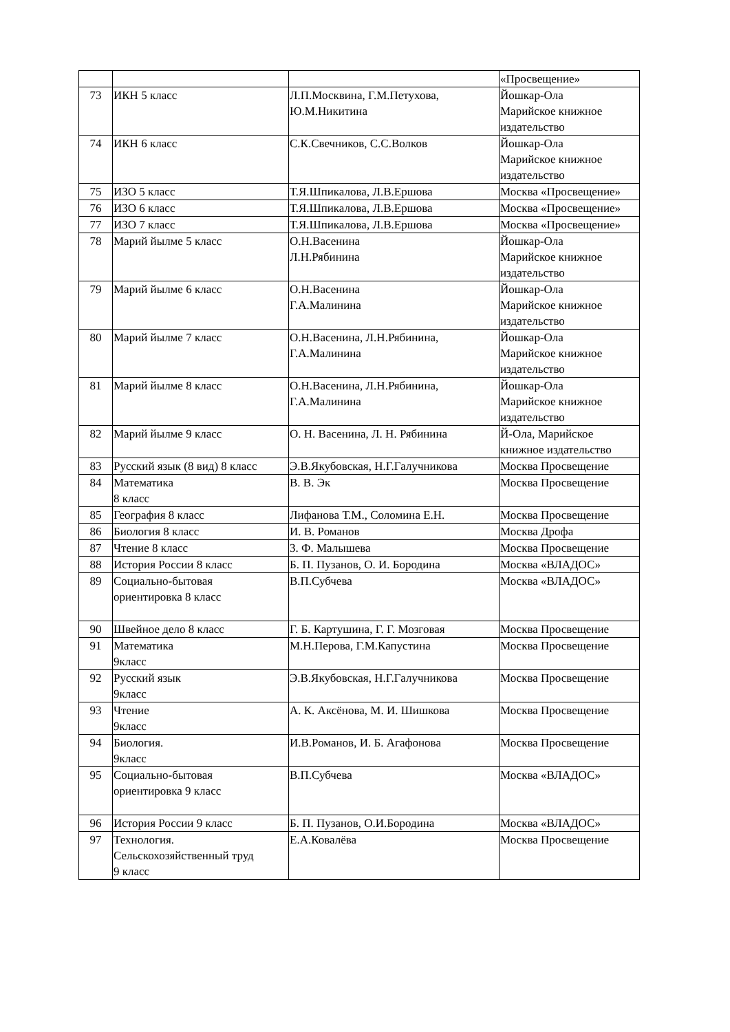| | | | «Просвещение» |
| 73 | ИКН 5 класс | Л.П.Москвина, Г.М.Петухова, Ю.М.Никитина | Йошкар-Ола Марийское книжное издательство |
| 74 | ИКН 6 класс | С.К.Свечников, С.С.Волков | Йошкар-Ола Марийское книжное издательство |
| 75 | ИЗО 5 класс | Т.Я.Шпикалова, Л.В.Ершова | Москва «Просвещение» |
| 76 | ИЗО 6 класс | Т.Я.Шпикалова, Л.В.Ершова | Москва «Просвещение» |
| 77 | ИЗО 7 класс | Т.Я.Шпикалова, Л.В.Ершова | Москва «Просвещение» |
| 78 | Марий йылме 5 класс | О.Н.Васенина Л.Н.Рябинина | Йошкар-Ола Марийское книжное издательство |
| 79 | Марий йылме 6 класс | О.Н.Васенина Г.А.Малинина | Йошкар-Ола Марийское книжное издательство |
| 80 | Марий йылме 7 класс | О.Н.Васенина, Л.Н.Рябинина, Г.А.Малинина | Йошкар-Ола Марийское книжное издательство |
| 81 | Марий йылме 8 класс | О.Н.Васенина, Л.Н.Рябинина, Г.А.Малинина | Йошкар-Ола Марийское книжное издательство |
| 82 | Марий йылме 9 класс | О. Н. Васенина, Л. Н. Рябинина | Й-Ола, Марийское книжное издательство |
| 83 | Русский язык (8 вид) 8 класс | Э.В.Якубовская, Н.Г.Галучникова | Москва Просвещение |
| 84 | Математика 8 класс | В. В. Эк | Москва Просвещение |
| 85 | География 8 класс | Лифанова Т.М., Соломина Е.Н. | Москва Просвещение |
| 86 | Биология 8 класс | И. В. Романов | Москва Дрофа |
| 87 | Чтение 8 класс | З. Ф. Малышева | Москва Просвещение |
| 88 | История России 8 класс | Б. П. Пузанов, О. И. Бородина | Москва «ВЛАДОС» |
| 89 | Социально-бытовая ориентировка 8 класс | В.П.Субчева | Москва «ВЛАДОС» |
| 90 | Швейное дело 8 класс | Г. Б. Картушина, Г. Г. Мозговая | Москва Просвещение |
| 91 | Математика 9класс | М.Н.Перова, Г.М.Капустина | Москва Просвещение |
| 92 | Русский язык 9класс | Э.В.Якубовская, Н.Г.Галучникова | Москва Просвещение |
| 93 | Чтение 9класс | А. К. Аксёнова, М. И. Шишкова | Москва Просвещение |
| 94 | Биология. 9класс | И.В.Романов, И. Б. Агафонова | Москва Просвещение |
| 95 | Социально-бытовая ориентировка 9 класс | В.П.Субчева | Москва «ВЛАДОС» |
| 96 | История России 9 класс | Б. П. Пузанов, О.И.Бородина | Москва «ВЛАДОС» |
| 97 | Технология. Сельскохозяйственный труд 9 класс | Е.А.Ковалёва | Москва Просвещение |